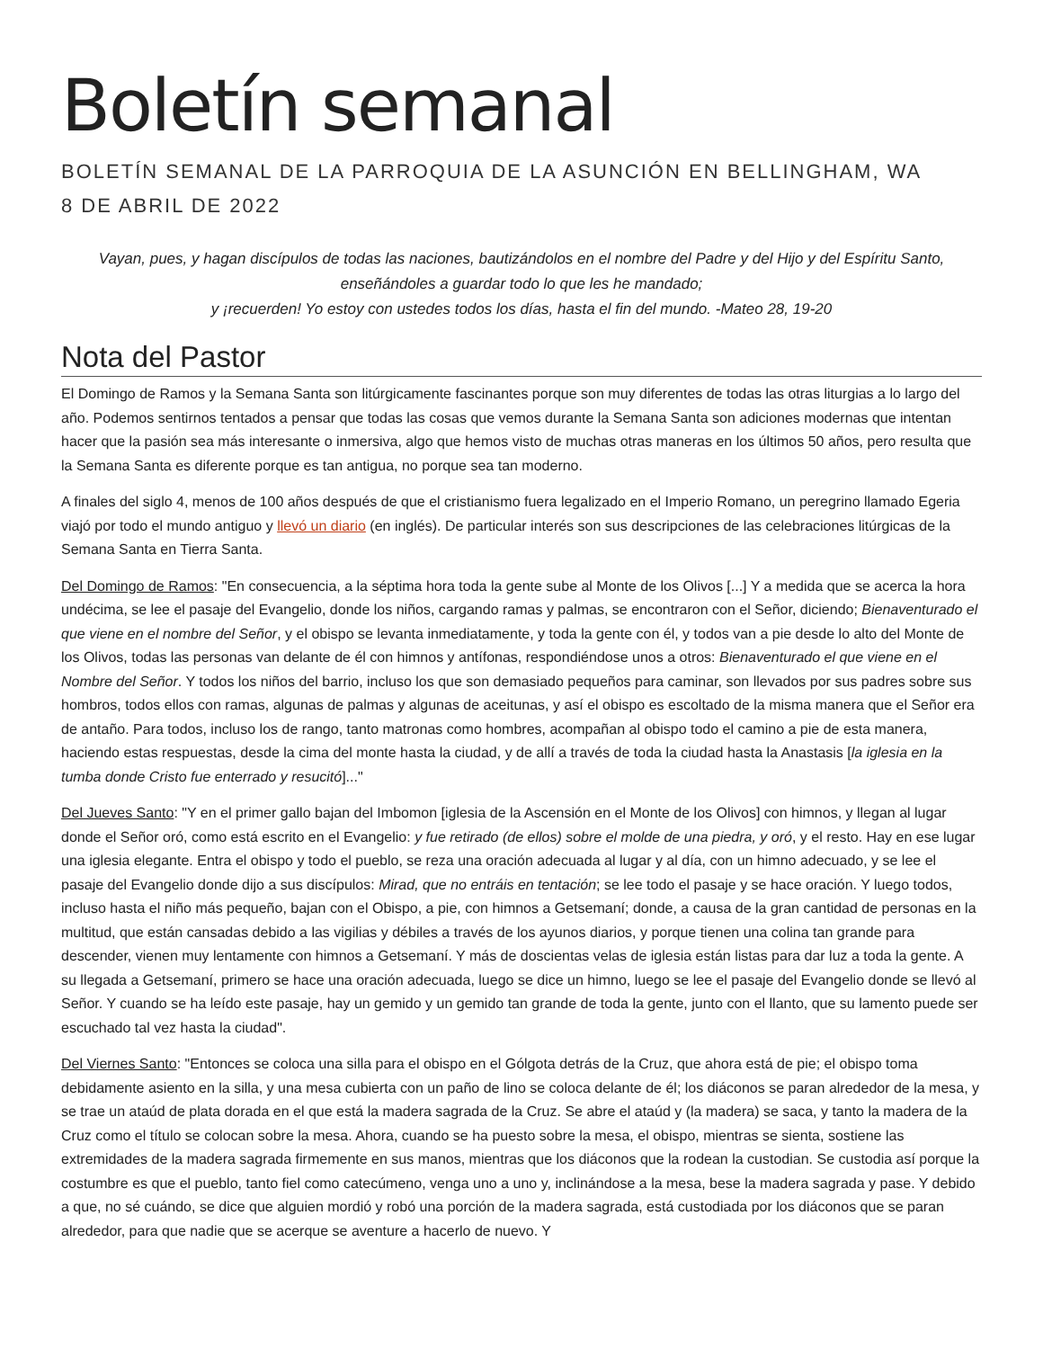Boletín semanal
BOLETÍN SEMANAL DE LA PARROQUIA DE LA ASUNCIÓN EN BELLINGHAM, WA
8 DE ABRIL DE 2022
Vayan, pues, y hagan discípulos de todas las naciones, bautizándolos en el nombre del Padre y del Hijo y del Espíritu Santo, enseñándoles a guardar todo lo que les he mandado;
y ¡recuerden! Yo estoy con ustedes todos los días, hasta el fin del mundo. -Mateo 28, 19-20
Nota del Pastor
El Domingo de Ramos y la Semana Santa son litúrgicamente fascinantes porque son muy diferentes de todas las otras liturgias a lo largo del año. Podemos sentirnos tentados a pensar que todas las cosas que vemos durante la Semana Santa son adiciones modernas que intentan hacer que la pasión sea más interesante o inmersiva, algo que hemos visto de muchas otras maneras en los últimos 50 años, pero resulta que la Semana Santa es diferente porque es tan antigua, no porque sea tan moderno.
A finales del siglo 4, menos de 100 años después de que el cristianismo fuera legalizado en el Imperio Romano, un peregrino llamado Egeria viajó por todo el mundo antiguo y llevó un diario (en inglés). De particular interés son sus descripciones de las celebraciones litúrgicas de la Semana Santa en Tierra Santa.
Del Domingo de Ramos: "En consecuencia, a la séptima hora toda la gente sube al Monte de los Olivos [...] Y a medida que se acerca la hora undécima, se lee el pasaje del Evangelio, donde los niños, cargando ramas y palmas, se encontraron con el Señor, diciendo; Bienaventurado el que viene en el nombre del Señor, y el obispo se levanta inmediatamente, y toda la gente con él, y todos van a pie desde lo alto del Monte de los Olivos, todas las personas van delante de él con himnos y antífonas, respondiéndose unos a otros: Bienaventurado el que viene en el Nombre del Señor. Y todos los niños del barrio, incluso los que son demasiado pequeños para caminar, son llevados por sus padres sobre sus hombros, todos ellos con ramas, algunas de palmas y algunas de aceitunas, y así el obispo es escoltado de la misma manera que el Señor era de antaño. Para todos, incluso los de rango, tanto matronas como hombres, acompañan al obispo todo el camino a pie de esta manera, haciendo estas respuestas, desde la cima del monte hasta la ciudad, y de allí a través de toda la ciudad hasta la Anastasis [la iglesia en la tumba donde Cristo fue enterrado y resucitó]..."
Del Jueves Santo: "Y en el primer gallo bajan del Imbomon [iglesia de la Ascensión en el Monte de los Olivos] con himnos, y llegan al lugar donde el Señor oró, como está escrito en el Evangelio: y fue retirado (de ellos) sobre el molde de una piedra, y oró, y el resto. Hay en ese lugar una iglesia elegante. Entra el obispo y todo el pueblo, se reza una oración adecuada al lugar y al día, con un himno adecuado, y se lee el pasaje del Evangelio donde dijo a sus discípulos: Mirad, que no entráis en tentación; se lee todo el pasaje y se hace oración. Y luego todos, incluso hasta el niño más pequeño, bajan con el Obispo, a pie, con himnos a Getsemaní; donde, a causa de la gran cantidad de personas en la multitud, que están cansadas debido a las vigilias y débiles a través de los ayunos diarios, y porque tienen una colina tan grande para descender, vienen muy lentamente con himnos a Getsemaní. Y más de doscientas velas de iglesia están listas para dar luz a toda la gente. A su llegada a Getsemaní, primero se hace una oración adecuada, luego se dice un himno, luego se lee el pasaje del Evangelio donde se llevó al Señor. Y cuando se ha leído este pasaje, hay un gemido y un gemido tan grande de toda la gente, junto con el llanto, que su lamento puede ser escuchado tal vez hasta la ciudad".
Del Viernes Santo: "Entonces se coloca una silla para el obispo en el Gólgota detrás de la Cruz, que ahora está de pie; el obispo toma debidamente asiento en la silla, y una mesa cubierta con un paño de lino se coloca delante de él; los diáconos se paran alrededor de la mesa, y se trae un ataúd de plata dorada en el que está la madera sagrada de la Cruz. Se abre el ataúd y (la madera) se saca, y tanto la madera de la Cruz como el título se colocan sobre la mesa. Ahora, cuando se ha puesto sobre la mesa, el obispo, mientras se sienta, sostiene las extremidades de la madera sagrada firmemente en sus manos, mientras que los diáconos que la rodean la custodian. Se custodia así porque la costumbre es que el pueblo, tanto fiel como catecúmeno, venga uno a uno y, inclinándose a la mesa, bese la madera sagrada y pase. Y debido a que, no sé cuándo, se dice que alguien mordió y robó una porción de la madera sagrada, está custodiada por los diáconos que se paran alrededor, para que nadie que se acerque se aventure a hacerlo de nuevo. Y